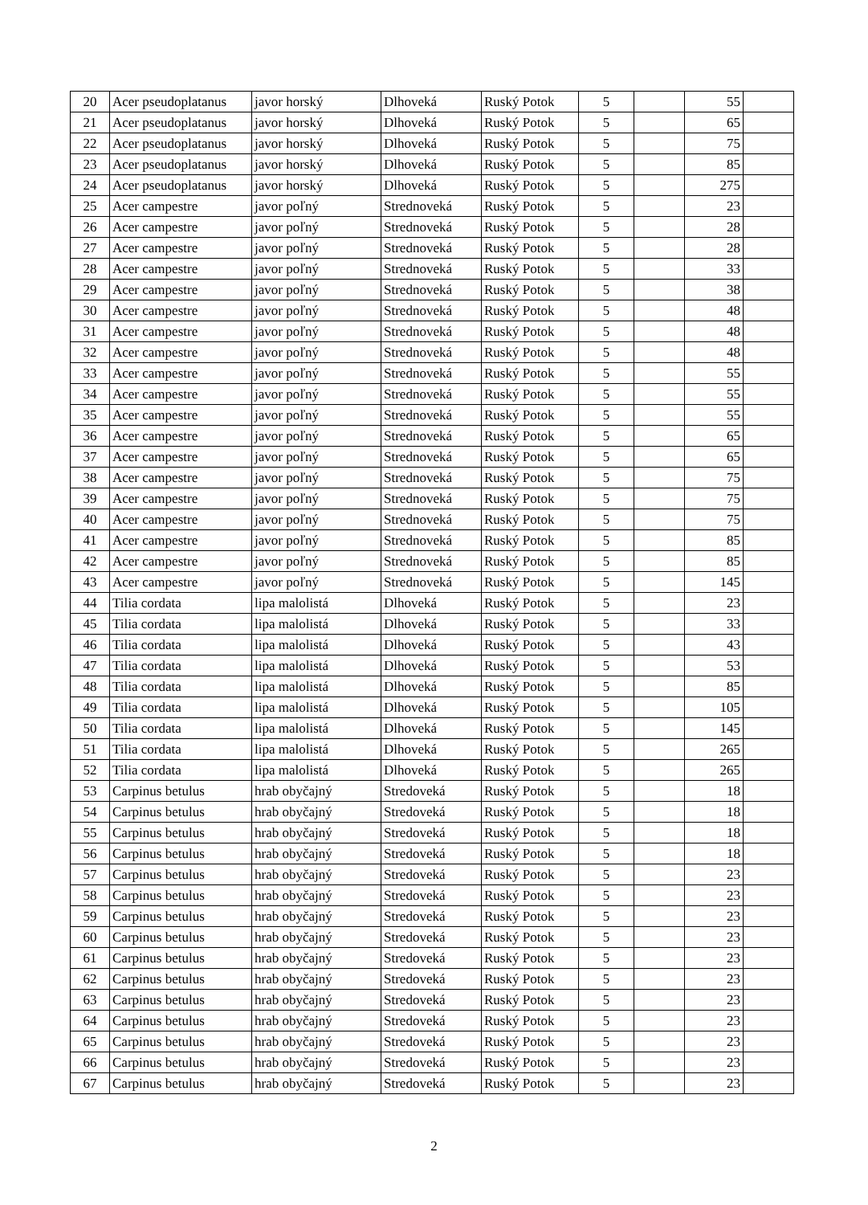| 20 | Acer pseudoplatanus | javor horský | Dlhoveká | Ruský Potok | 5 | | 55 | |
| 21 | Acer pseudoplatanus | javor horský | Dlhoveká | Ruský Potok | 5 | | 65 | |
| 22 | Acer pseudoplatanus | javor horský | Dlhoveká | Ruský Potok | 5 | | 75 | |
| 23 | Acer pseudoplatanus | javor horský | Dlhoveká | Ruský Potok | 5 | | 85 | |
| 24 | Acer pseudoplatanus | javor horský | Dlhoveká | Ruský Potok | 5 | | 275 | |
| 25 | Acer campestre | javor poľný | Strednoveká | Ruský Potok | 5 | | 23 | |
| 26 | Acer campestre | javor poľný | Strednoveká | Ruský Potok | 5 | | 28 | |
| 27 | Acer campestre | javor poľný | Strednoveká | Ruský Potok | 5 | | 28 | |
| 28 | Acer campestre | javor poľný | Strednoveká | Ruský Potok | 5 | | 33 | |
| 29 | Acer campestre | javor poľný | Strednoveká | Ruský Potok | 5 | | 38 | |
| 30 | Acer campestre | javor poľný | Strednoveká | Ruský Potok | 5 | | 48 | |
| 31 | Acer campestre | javor poľný | Strednoveká | Ruský Potok | 5 | | 48 | |
| 32 | Acer campestre | javor poľný | Strednoveká | Ruský Potok | 5 | | 48 | |
| 33 | Acer campestre | javor poľný | Strednoveká | Ruský Potok | 5 | | 55 | |
| 34 | Acer campestre | javor poľný | Strednoveká | Ruský Potok | 5 | | 55 | |
| 35 | Acer campestre | javor poľný | Strednoveká | Ruský Potok | 5 | | 55 | |
| 36 | Acer campestre | javor poľný | Strednoveká | Ruský Potok | 5 | | 65 | |
| 37 | Acer campestre | javor poľný | Strednoveká | Ruský Potok | 5 | | 65 | |
| 38 | Acer campestre | javor poľný | Strednoveká | Ruský Potok | 5 | | 75 | |
| 39 | Acer campestre | javor poľný | Strednoveká | Ruský Potok | 5 | | 75 | |
| 40 | Acer campestre | javor poľný | Strednoveká | Ruský Potok | 5 | | 75 | |
| 41 | Acer campestre | javor poľný | Strednoveká | Ruský Potok | 5 | | 85 | |
| 42 | Acer campestre | javor poľný | Strednoveká | Ruský Potok | 5 | | 85 | |
| 43 | Acer campestre | javor poľný | Strednoveká | Ruský Potok | 5 | | 145 | |
| 44 | Tilia cordata | lipa malolistá | Dlhoveká | Ruský Potok | 5 | | 23 | |
| 45 | Tilia cordata | lipa malolistá | Dlhoveká | Ruský Potok | 5 | | 33 | |
| 46 | Tilia cordata | lipa malolistá | Dlhoveká | Ruský Potok | 5 | | 43 | |
| 47 | Tilia cordata | lipa malolistá | Dlhoveká | Ruský Potok | 5 | | 53 | |
| 48 | Tilia cordata | lipa malolistá | Dlhoveká | Ruský Potok | 5 | | 85 | |
| 49 | Tilia cordata | lipa malolistá | Dlhoveká | Ruský Potok | 5 | | 105 | |
| 50 | Tilia cordata | lipa malolistá | Dlhoveká | Ruský Potok | 5 | | 145 | |
| 51 | Tilia cordata | lipa malolistá | Dlhoveká | Ruský Potok | 5 | | 265 | |
| 52 | Tilia cordata | lipa malolistá | Dlhoveká | Ruský Potok | 5 | | 265 | |
| 53 | Carpinus betulus | hrab obyčajný | Stredoveká | Ruský Potok | 5 | | 18 | |
| 54 | Carpinus betulus | hrab obyčajný | Stredoveká | Ruský Potok | 5 | | 18 | |
| 55 | Carpinus betulus | hrab obyčajný | Stredoveká | Ruský Potok | 5 | | 18 | |
| 56 | Carpinus betulus | hrab obyčajný | Stredoveká | Ruský Potok | 5 | | 18 | |
| 57 | Carpinus betulus | hrab obyčajný | Stredoveká | Ruský Potok | 5 | | 23 | |
| 58 | Carpinus betulus | hrab obyčajný | Stredoveká | Ruský Potok | 5 | | 23 | |
| 59 | Carpinus betulus | hrab obyčajný | Stredoveká | Ruský Potok | 5 | | 23 | |
| 60 | Carpinus betulus | hrab obyčajný | Stredoveká | Ruský Potok | 5 | | 23 | |
| 61 | Carpinus betulus | hrab obyčajný | Stredoveká | Ruský Potok | 5 | | 23 | |
| 62 | Carpinus betulus | hrab obyčajný | Stredoveká | Ruský Potok | 5 | | 23 | |
| 63 | Carpinus betulus | hrab obyčajný | Stredoveká | Ruský Potok | 5 | | 23 | |
| 64 | Carpinus betulus | hrab obyčajný | Stredoveká | Ruský Potok | 5 | | 23 | |
| 65 | Carpinus betulus | hrab obyčajný | Stredoveká | Ruský Potok | 5 | | 23 | |
| 66 | Carpinus betulus | hrab obyčajný | Stredoveká | Ruský Potok | 5 | | 23 | |
| 67 | Carpinus betulus | hrab obyčajný | Stredoveká | Ruský Potok | 5 | | 23 | |
2